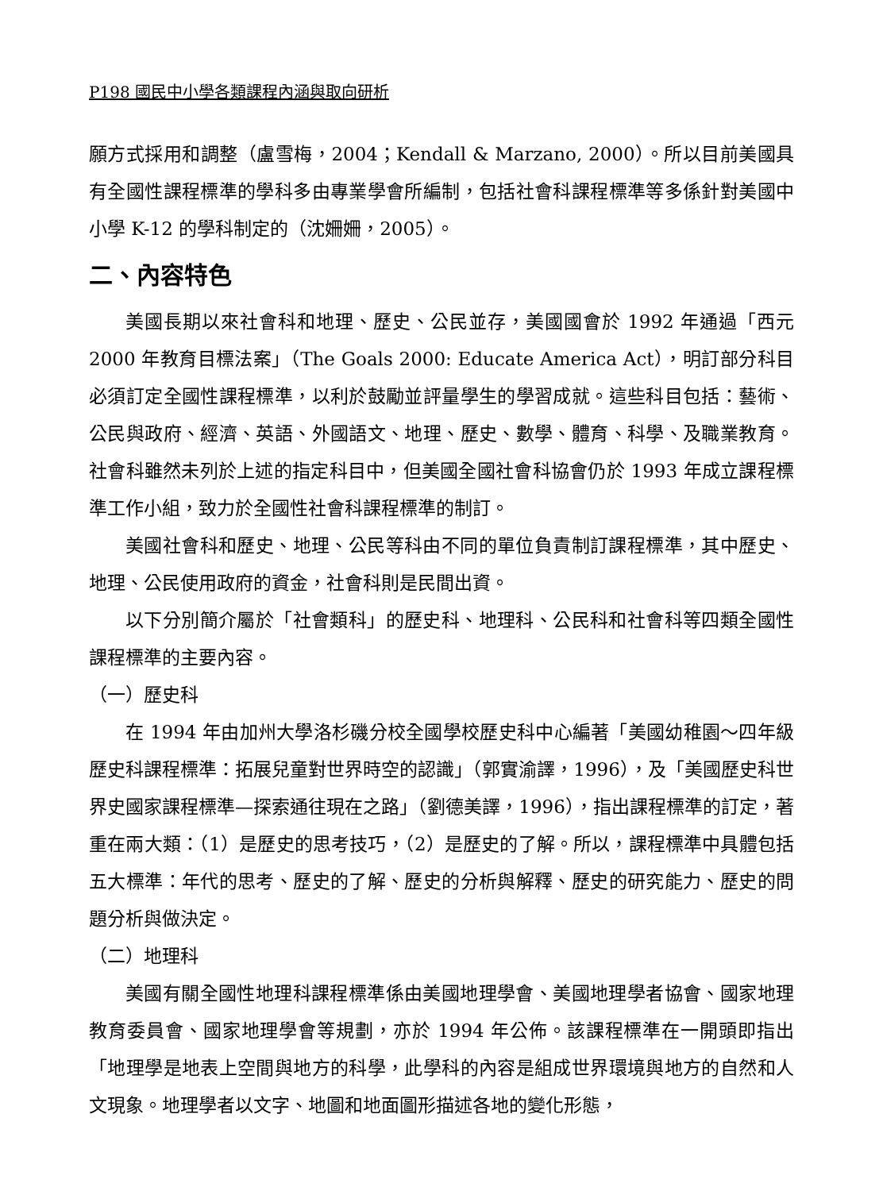P198 國民中小學各類課程內涵與取向研析
願方式採用和調整（盧雪梅，2004；Kendall & Marzano, 2000）。所以目前美國具有全國性課程標準的學科多由專業學會所編制，包括社會科課程標準等多係針對美國中小學 K-12 的學科制定的（沈姍姍，2005）。
二、內容特色
美國長期以來社會科和地理、歷史、公民並存，美國國會於 1992 年通過「西元 2000 年教育目標法案」（The Goals 2000: Educate America Act），明訂部分科目必須訂定全國性課程標準，以利於鼓勵並評量學生的學習成就。這些科目包括：藝術、公民與政府、經濟、英語、外國語文、地理、歷史、數學、體育、科學、及職業教育。社會科雖然未列於上述的指定科目中，但美國全國社會科協會仍於 1993 年成立課程標準工作小組，致力於全國性社會科課程標準的制訂。
美國社會科和歷史、地理、公民等科由不同的單位負責制訂課程標準，其中歷史、地理、公民使用政府的資金，社會科則是民間出資。
以下分別簡介屬於「社會類科」的歷史科、地理科、公民科和社會科等四類全國性課程標準的主要內容。
（一）歷史科
在 1994 年由加州大學洛杉磯分校全國學校歷史科中心編著「美國幼稚園～四年級歷史科課程標準：拓展兒童對世界時空的認識」（郭實渝譯，1996），及「美國歷史科世界史國家課程標準—探索通往現在之路」（劉德美譯，1996），指出課程標準的訂定，著重在兩大類：（1）是歷史的思考技巧，（2）是歷史的了解。所以，課程標準中具體包括五大標準：年代的思考、歷史的了解、歷史的分析與解釋、歷史的研究能力、歷史的問題分析與做決定。
（二）地理科
美國有關全國性地理科課程標準係由美國地理學會、美國地理學者協會、國家地理教育委員會、國家地理學會等規劃，亦於 1994 年公佈。該課程標準在一開頭即指出「地理學是地表上空間與地方的科學，此學科的內容是組成世界環境與地方的自然和人文現象。地理學者以文字、地圖和地面圖形描述各地的變化形態，